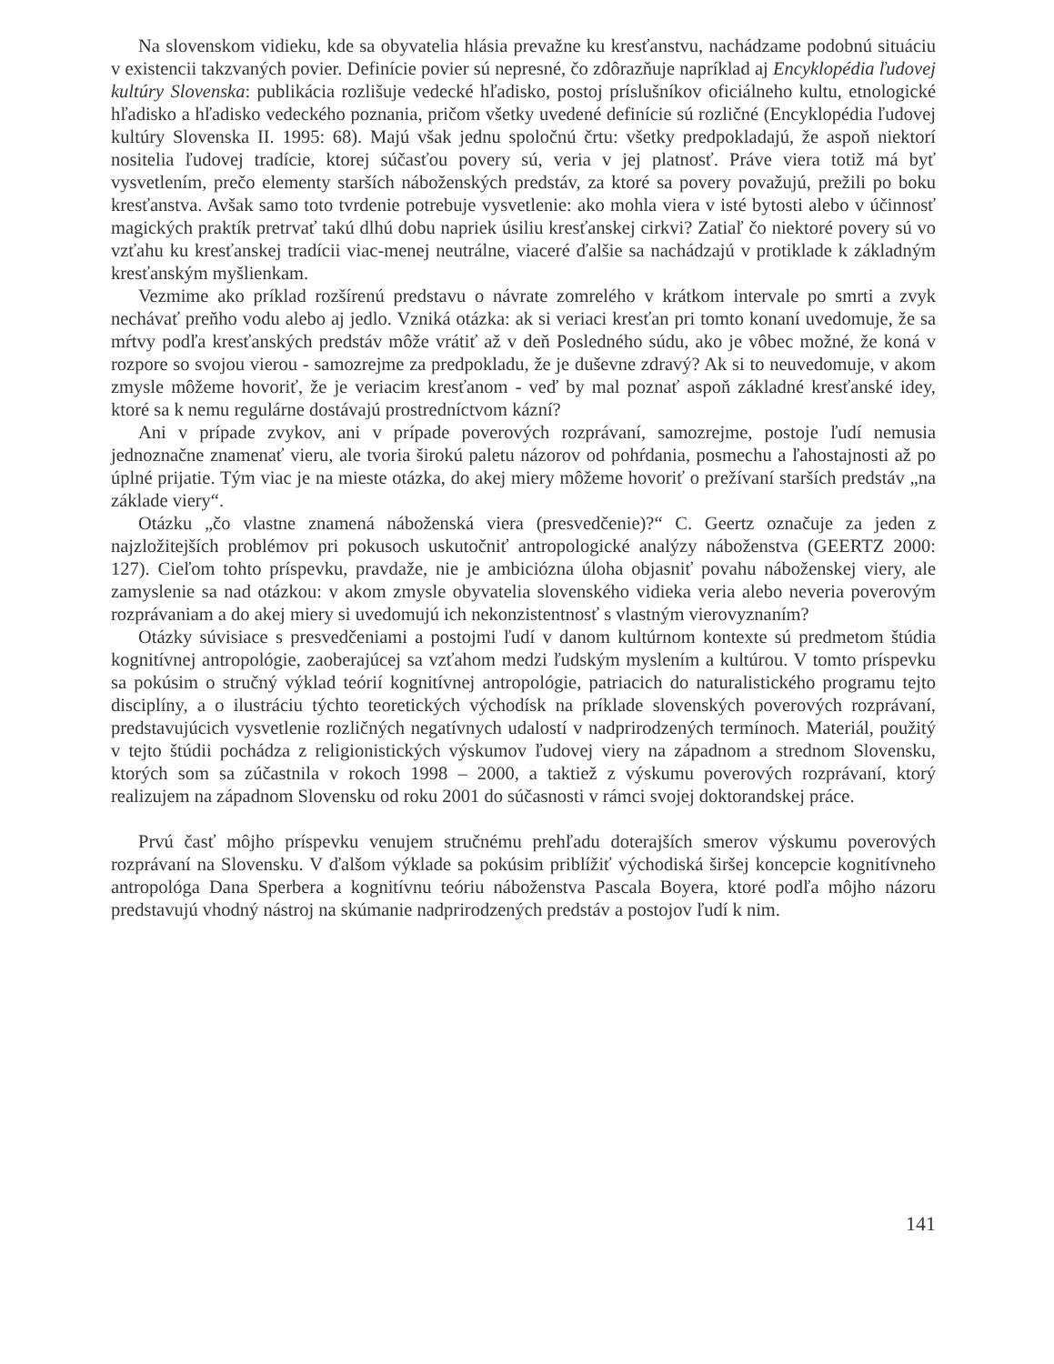Na slovenskom vidieku, kde sa obyvatelia hlásia prevažne ku kresťanstvu, nachádzame podobnú situáciu v existencii takzvaných povier. Definície povier sú nepresné, čo zdôrazňuje napríklad aj Encyklopédia ľudovej kultúry Slovenska: publikácia rozlišuje vedecké hľadisko, postoj príslušníkov oficiálneho kultu, etnologické hľadisko a hľadisko vedeckého poznania, pričom všetky uvedené definície sú rozličné (Encyklopédia ľudovej kultúry Slovenska II. 1995: 68). Majú však jednu spoločnú črtu: všetky predpokladajú, že aspoň niektorí nositelia ľudovej tradície, ktorej súčasťou povery sú, veria v jej platnosť. Práve viera totiž má byť vysvetlením, prečo elementy starších náboženských predstáv, za ktoré sa povery považujú, prežili po boku kresťanstva. Avšak samo toto tvrdenie potrebuje vysvetlenie: ako mohla viera v isté bytosti alebo v účinnosť magických praktík pretrvať takú dlhú dobu napriek úsiliu kresťanskej cirkvi? Zatiaľ čo niektoré povery sú vo vzťahu ku kresťanskej tradícii viac-menej neutrálne, viaceré ďalšie sa nachádzajú v protiklade k základným kresťanským myšlienkam.
Vezmime ako príklad rozšírenú predstavu o návrate zomrelého v krátkom intervale po smrti a zvyk nechávať preňho vodu alebo aj jedlo. Vzniká otázka: ak si veriaci kresťan pri tomto konaní uvedomuje, že sa mŕtvy podľa kresťanských predstáv môže vrátiť až v deň Posledného súdu, ako je vôbec možné, že koná v rozpore so svojou vierou - samozrejme za predpokladu, že je duševne zdravý? Ak si to neuvedomuje, v akom zmysle môžeme hovoriť, že je veriacim kresťanom - veď by mal poznať aspoň základné kresťanské idey, ktoré sa k nemu regulárne dostávajú prostredníctvom kázní?
Ani v prípade zvykov, ani v prípade poverových rozprávaní, samozrejme, postoje ľudí nemusia jednoznačne znamenať vieru, ale tvoria širokú paletu názorov od pohŕdania, posmechu a ľahostajnosti až po úplné prijatie. Tým viac je na mieste otázka, do akej miery môžeme hovoriť o prežívaní starších predstáv „na základe viery“.
Otázku „čo vlastne znamená náboženská viera (presvedčenie)?“ C. Geertz označuje za jeden z najzložitejších problémov pri pokusoch uskutočniť antropologické analýzy náboženstva (GEERTZ 2000: 127). Cieľom tohto príspevku, pravdaže, nie je ambiciózna úloha objasniť povahu náboženskej viery, ale zamyslenie sa nad otázkou: v akom zmysle obyvatelia slovenského vidieka veria alebo neveria poverovým rozprávaniam a do akej miery si uvedomujú ich nekonzistentnosť s vlastným vierovyznaním?
Otázky súvisiace s presvedčeniami a postojmi ľudí v danom kultúrnom kontexte sú predmetom štúdia kognitívnej antropológie, zaoberajúcej sa vzťahom medzi ľudským myslením a kultúrou. V tomto príspevku sa pokúsim o stručný výklad teórií kognitívnej antropológie, patriacich do naturalistického programu tejto disciplíny, a o ilustráciu týchto teoretických východísk na príklade slovenských poverových rozprávaní, predstavujúcich vysvetlenie rozličných negatívnych udalostí v nadprirodzených termínoch. Materiál, použitý v tejto štúdii pochádza z religionistických výskumov ľudovej viery na západnom a strednom Slovensku, ktorých som sa zúčastnila v rokoch 1998 – 2000, a taktiež z výskumu poverových rozprávaní, ktorý realizujem na západnom Slovensku od roku 2001 do súčasnosti v rámci svojej doktorandskej práce.
Prvú časť môjho príspevku venujem stručnému prehľadu doterajších smerov výskumu poverových rozprávaní na Slovensku. V ďalšom výklade sa pokúsim priblížiť východiská širšej koncepcie kognitívneho antropológa Dana Sperbera a kognitívnu teóriu náboženstva Pascala Boyera, ktoré podľa môjho názoru predstavujú vhodný nástroj na skúmanie nadprirodzených predstáv a postojov ľudí k nim.
141